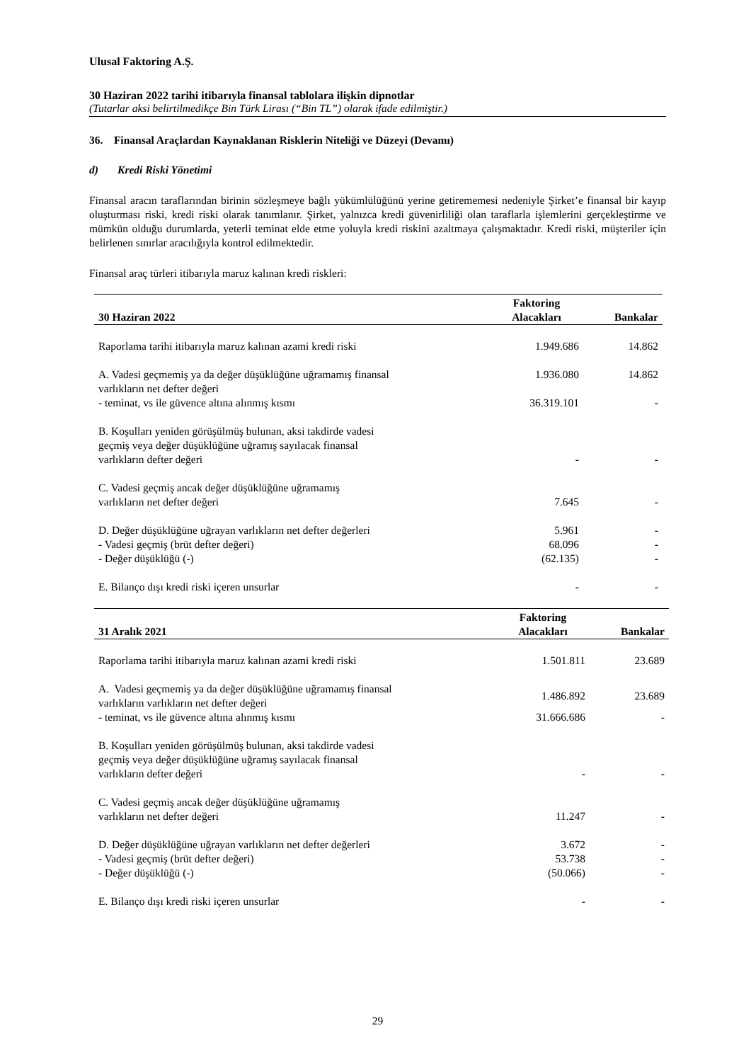Ulusal Faktoring A.Ş.
30 Haziran 2022 tarihi itibarıyla finansal tablolara ilişkin dipnotlar
(Tutarlar aksi belirtilmedikçe Bin Türk Lirası (“Bin TL”) olarak ifade edilmiştir.)
36. Finansal Araçlardan Kaynaklanan Risklerin Niteliği ve Düzeyi (Devamı)
d) Kredi Riski Yönetimi
Finansal aracın taraflarından birinin sözleşmeye bağlı yükümlülüğünü yerine getirememesi nedeniyle Şirket’e finansal bir kayıp oluşturması riski, kredi riski olarak tanımlanır. Şirket, yalnızca kredi güvenirliliği olan taraflarla işlemlerini gerçekleştirme ve mümkün olduğu durumlarda, yeterli teminat elde etme yoluyla kredi riskini azaltmaya çalışmaktadır. Kredi riski, müşteriler için belirlenen sınırlar aracılığıyla kontrol edilmektedir.
Finansal araç türleri itibarıyla maruz kalınan kredi riskleri:
| | Faktoring | |
| --- | --- | --- |
| 30 Haziran 2022 | Alacakları | Bankalar |
| Raporlama tarihi itibarıyla maruz kalınan azami kredi riski | 1.949.686 | 14.862 |
| A. Vadesi geçmemiş ya da değer düşüklüğüne uğramamış finansal varlıkların net defter değeri | 1.936.080 | 14.862 |
| - teminat, vs ile güvence altına alınmış kısmı | 36.319.101 | - |
| B. Koşulları yeniden görüşülmüş bulunan, aksi takdirde vadesi geçmiş veya değer düşüklüğüne uğramış sayılacak finansal varlıkların defter değeri | - | - |
| C. Vadesi geçmiş ancak değer düşüklüğüne uğramamış varlıkların net defter değeri | 7.645 | - |
| D. Değer düşüklüğüne uğrayan varlıkların net defter değerleri | 5.961 | - |
| - Vadesi geçmiş (brüt defter değeri) | 68.096 | - |
| - Değer düşüklüğü (-) | (62.135) | - |
| E. Bilanço dışı kredi riski içeren unsurlar | - | - |
| | Faktoring | |
| --- | --- | --- |
| 31 Aralık 2021 | Alacakları | Bankalar |
| Raporlama tarihi itibarıyla maruz kalınan azami kredi riski | 1.501.811 | 23.689 |
| A. Vadesi geçmemiş ya da değer düşüklüğüne uğramamış finansal varlıkların varlıkların net defter değeri | 1.486.892 | 23.689 |
| - teminat, vs ile güvence altına alınmış kısmı | 31.666.686 | - |
| B. Koşulları yeniden görüşülmüş bulunan, aksi takdirde vadesi geçmiş veya değer düşüklüğüne uğramış sayılacak finansal varlıkların defter değeri | - | - |
| C. Vadesi geçmiş ancak değer düşüklüğüne uğramamış varlıkların net defter değeri | 11.247 | - |
| D. Değer düşüklüğüne uğrayan varlıkların net defter değerleri | 3.672 | - |
| - Vadesi geçmiş (brüt defter değeri) | 53.738 | - |
| - Değer düşüklüğü (-) | (50.066) | - |
| E. Bilanço dışı kredi riski içeren unsurlar | - | - |
29